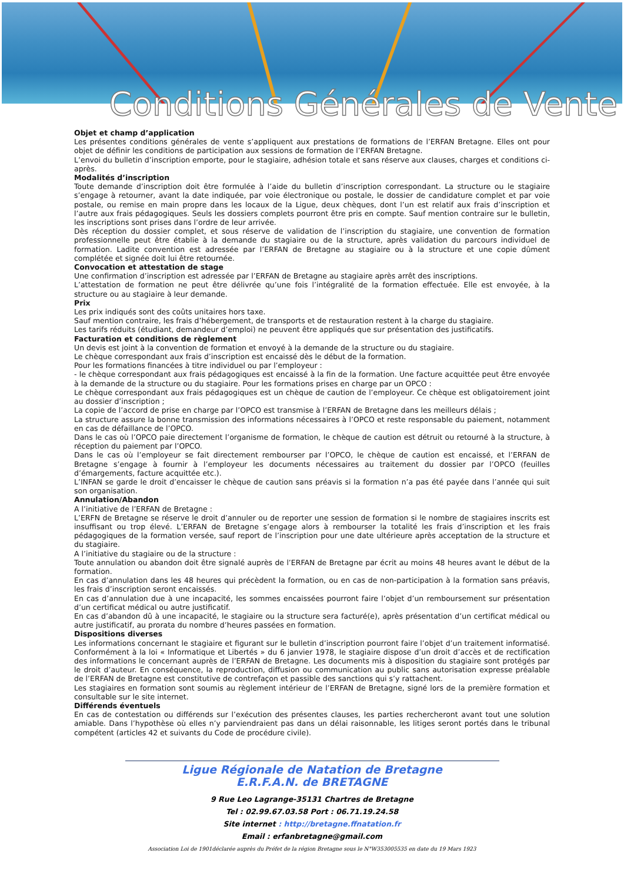Conditions Générales de Vente
Objet et champ d’application
Les présentes conditions générales de vente s’appliquent aux prestations de formations de l’ERFAN Bretagne. Elles ont pour objet de définir les conditions de participation aux sessions de formation de l’ERFAN Bretagne.
L’envoi du bulletin d’inscription emporte, pour le stagiaire, adhésion totale et sans réserve aux clauses, charges et conditions ci-après.
Modalités d’inscription
Toute demande d’inscription doit être formulée à l’aide du bulletin d’inscription correspondant. La structure ou le stagiaire s’engage à retourner, avant la date indiquée, par voie électronique ou postale, le dossier de candidature complet et par voie postale, ou remise en main propre dans les locaux de la Ligue, deux chèques, dont l’un est relatif aux frais d’inscription et l’autre aux frais pédagogiques. Seuls les dossiers complets pourront être pris en compte. Sauf mention contraire sur le bulletin, les inscriptions sont prises dans l’ordre de leur arrivée.
Dès réception du dossier complet, et sous réserve de validation de l’inscription du stagiaire, une convention de formation professionnelle peut être établie à la demande du stagiaire ou de la structure, après validation du parcours individuel de formation. Ladite convention est adressée par l’ERFAN de Bretagne au stagiaire ou à la structure et une copie dûment complétée et signée doit lui être retournée.
Convocation et attestation de stage
Une confirmation d’inscription est adressée par l’ERFAN de Bretagne au stagiaire après arrêt des inscriptions.
L’attestation de formation ne peut être délivrée qu’une fois l’intégralité de la formation effectuée. Elle est envoyée, à la structure ou au stagiaire à leur demande.
Prix
Les prix indiqués sont des coûts unitaires hors taxe.
Sauf mention contraire, les frais d’hébergement, de transports et de restauration restent à la charge du stagiaire.
Les tarifs réduits (étudiant, demandeur d’emploi) ne peuvent être appliqués que sur présentation des justificatifs.
Facturation et conditions de règlement
Un devis est joint à la convention de formation et envoyé à la demande de la structure ou du stagiaire.
Le chèque correspondant aux frais d’inscription est encaissé dès le début de la formation.
Pour les formations financées à titre individuel ou par l’employeur :
- le chèque correspondant aux frais pédagogiques est encaissé à la fin de la formation. Une facture acquittée peut être envoyée à la demande de la structure ou du stagiaire. Pour les formations prises en charge par un OPCO :
Le chèque correspondant aux frais pédagogiques est un chèque de caution de l’employeur. Ce chèque est obligatoirement joint au dossier d’inscription ;
La copie de l’accord de prise en charge par l’OPCO est transmise à l’ERFAN de Bretagne dans les meilleurs délais ;
La structure assure la bonne transmission des informations nécessaires à l’OPCO et reste responsable du paiement, notamment en cas de défaillance de l’OPCO.
Dans le cas où l’OPCO paie directement l’organisme de formation, le chèque de caution est détruit ou retourné à la structure, à réception du paiement par l’OPCO.
Dans le cas où l’employeur se fait directement rembourser par l’OPCO, le chèque de caution est encaissé, et l’ERFAN de Bretagne s’engage à fournir à l’employeur les documents nécessaires au traitement du dossier par l’OPCO (feuilles d’émargements, facture acquittée etc.).
L’INFAN se garde le droit d’encaisser le chèque de caution sans préavis si la formation n’a pas été payée dans l’année qui suit son organisation.
Annulation/Abandon
A l’initiative de l’ERFAN de Bretagne :
L’ERFN de Bretagne se réserve le droit d’annuler ou de reporter une session de formation si le nombre de stagiaires inscrits est insuffisant ou trop élevé. L’ERFAN de Bretagne s’engage alors à rembourser la totalité les frais d’inscription et les frais pédagogiques de la formation versée, sauf report de l’inscription pour une date ultérieure après acceptation de la structure et du stagiaire.
A l’initiative du stagiaire ou de la structure :
Toute annulation ou abandon doit être signalé auprès de l’ERFAN de Bretagne par écrit au moins 48 heures avant le début de la formation.
En cas d’annulation dans les 48 heures qui précèdent la formation, ou en cas de non-participation à la formation sans préavis, les frais d’inscription seront encaissés.
En cas d’annulation due à une incapacité, les sommes encaissées pourront faire l’objet d’un remboursement sur présentation d’un certificat médical ou autre justificatif.
En cas d’abandon dû à une incapacité, le stagiaire ou la structure sera facturé(e), après présentation d’un certificat médical ou autre justificatif, au prorata du nombre d’heures passées en formation.
Dispositions diverses
Les informations concernant le stagiaire et figurant sur le bulletin d’inscription pourront faire l’objet d’un traitement informatisé. Conformément à la loi « Informatique et Libertés » du 6 janvier 1978, le stagiaire dispose d’un droit d’accès et de rectification des informations le concernant auprès de l’ERFAN de Bretagne. Les documents mis à disposition du stagiaire sont protégés par le droit d’auteur. En conséquence, la reproduction, diffusion ou communication au public sans autorisation expresse préalable de l’ERFAN de Bretagne est constitutive de contrefaçon et passible des sanctions qui s’y rattachent.
Les stagiaires en formation sont soumis au règlement intérieur de l’ERFAN de Bretagne, signé lors de la première formation et consultable sur le site internet.
Différends éventuels
En cas de contestation ou différends sur l’exécution des présentes clauses, les parties rechercheront avant tout une solution amiable. Dans l’hypothèse où elles n’y parviendraient pas dans un délai raisonnable, les litiges seront portés dans le tribunal compétent (articles 42 et suivants du Code de procédure civile).
Ligue Régionale de Natation de Bretagne
E.R.F.A.N. de BRETAGNE
9 Rue Leo Lagrange-35131 Chartres de Bretagne
Tel : 02.99.67.03.58 Port : 06.71.19.24.58
Site internet : http://bretagne.ffnatation.fr
Email : erfanbretagne@gmail.com
Association Loi de 1901déclarée auprès du Préfet de la région Bretagne sous le N°W353005535 en date du 19 Mars 1923